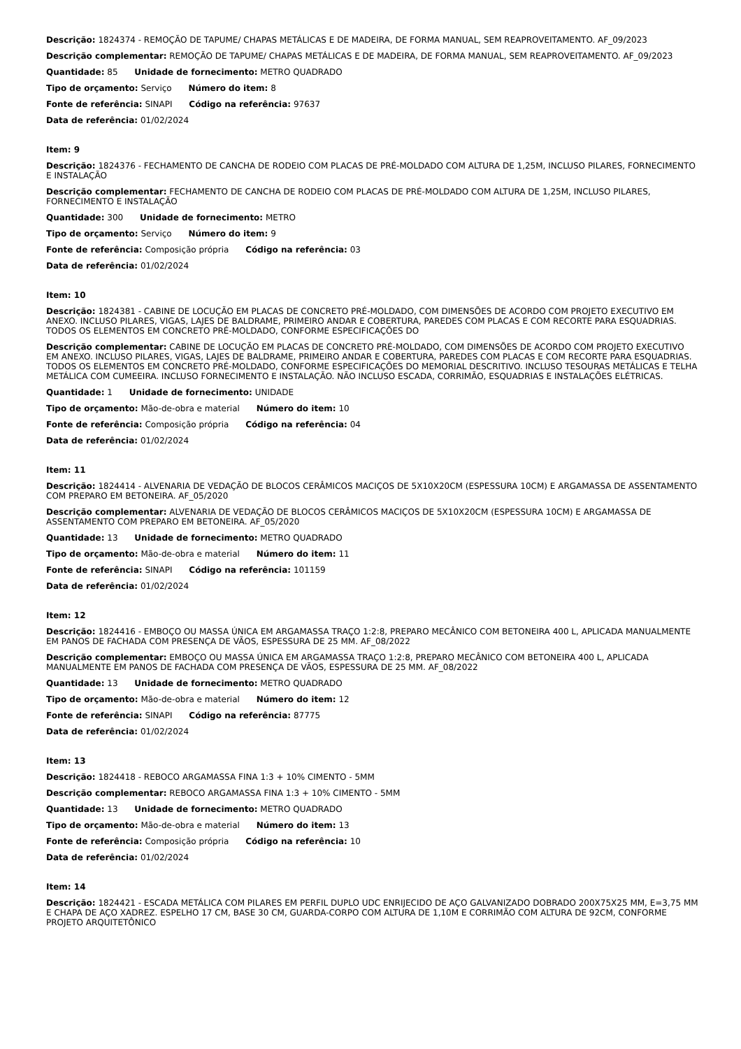Descrição: 1824374 - REMOÇÃO DE TAPUME/ CHAPAS METÁLICAS E DE MADEIRA, DE FORMA MANUAL, SEM REAPROVEITAMENTO. AF_09/2023
Descrição complementar: REMOÇÃO DE TAPUME/ CHAPAS METÁLICAS E DE MADEIRA, DE FORMA MANUAL, SEM REAPROVEITAMENTO. AF_09/2023
Quantidade: 85 Unidade de fornecimento: METRO QUADRADO
Tipo de orçamento: Serviço Número do item: 8
Fonte de referência: SINAPI Código na referência: 97637
Data de referência: 01/02/2024
Item: 9
Descrição: 1824376 - FECHAMENTO DE CANCHA DE RODEIO COM PLACAS DE PRÉ-MOLDADO COM ALTURA DE 1,25M, INCLUSO PILARES, FORNECIMENTO E INSTALAÇÃO
Descrição complementar: FECHAMENTO DE CANCHA DE RODEIO COM PLACAS DE PRÉ-MOLDADO COM ALTURA DE 1,25M, INCLUSO PILARES, FORNECIMENTO E INSTALAÇÃO
Quantidade: 300 Unidade de fornecimento: METRO
Tipo de orçamento: Serviço Número do item: 9
Fonte de referência: Composição própria Código na referência: 03
Data de referência: 01/02/2024
Item: 10
Descrição: 1824381 - CABINE DE LOCUÇÃO EM PLACAS DE CONCRETO PRÉ-MOLDADO, COM DIMENSÕES DE ACORDO COM PROJETO EXECUTIVO EM ANEXO. INCLUSO PILARES, VIGAS, LAJES DE BALDRAME, PRIMEIRO ANDAR E COBERTURA, PAREDES COM PLACAS E COM RECORTE PARA ESQUADRIAS. TODOS OS ELEMENTOS EM CONCRETO PRÉ-MOLDADO, CONFORME ESPECIFICAÇÕES DO
Descrição complementar: CABINE DE LOCUÇÃO EM PLACAS DE CONCRETO PRÉ-MOLDADO, COM DIMENSÕES DE ACORDO COM PROJETO EXECUTIVO EM ANEXO. INCLUSO PILARES, VIGAS, LAJES DE BALDRAME, PRIMEIRO ANDAR E COBERTURA, PAREDES COM PLACAS E COM RECORTE PARA ESQUADRIAS. TODOS OS ELEMENTOS EM CONCRETO PRÉ-MOLDADO, CONFORME ESPECIFICAÇÕES DO MEMORIAL DESCRITIVO. INCLUSO TESOURAS METÁLICAS E TELHA METÁLICA COM CUMEEIRA. INCLUSO FORNECIMENTO E INSTALAÇÃO. NÃO INCLUSO ESCADA, CORRIMÃO, ESQUADRIAS E INSTALAÇÕES ELÉTRICAS.
Quantidade: 1 Unidade de fornecimento: UNIDADE
Tipo de orçamento: Mão-de-obra e material Número do item: 10
Fonte de referência: Composição própria Código na referência: 04
Data de referência: 01/02/2024
Item: 11
Descrição: 1824414 - ALVENARIA DE VEDAÇÃO DE BLOCOS CERÂMICOS MACIÇOS DE 5X10X20CM (ESPESSURA 10CM) E ARGAMASSA DE ASSENTAMENTO COM PREPARO EM BETONEIRA. AF_05/2020
Descrição complementar: ALVENARIA DE VEDAÇÃO DE BLOCOS CERÂMICOS MACIÇOS DE 5X10X20CM (ESPESSURA 10CM) E ARGAMASSA DE ASSENTAMENTO COM PREPARO EM BETONEIRA. AF_05/2020
Quantidade: 13 Unidade de fornecimento: METRO QUADRADO
Tipo de orçamento: Mão-de-obra e material Número do item: 11
Fonte de referência: SINAPI Código na referência: 101159
Data de referência: 01/02/2024
Item: 12
Descrição: 1824416 - EMBOÇO OU MASSA ÚNICA EM ARGAMASSA TRAÇO 1:2:8, PREPARO MECÂNICO COM BETONEIRA 400 L, APLICADA MANUALMENTE EM PANOS DE FACHADA COM PRESENÇA DE VÃOS, ESPESSURA DE 25 MM. AF_08/2022
Descrição complementar: EMBOÇO OU MASSA ÚNICA EM ARGAMASSA TRAÇO 1:2:8, PREPARO MECÂNICO COM BETONEIRA 400 L, APLICADA MANUALMENTE EM PANOS DE FACHADA COM PRESENÇA DE VÃOS, ESPESSURA DE 25 MM. AF_08/2022
Quantidade: 13 Unidade de fornecimento: METRO QUADRADO
Tipo de orçamento: Mão-de-obra e material Número do item: 12
Fonte de referência: SINAPI Código na referência: 87775
Data de referência: 01/02/2024
Item: 13
Descrição: 1824418 - REBOCO ARGAMASSA FINA 1:3 + 10% CIMENTO - 5MM
Descrição complementar: REBOCO ARGAMASSA FINA 1:3 + 10% CIMENTO - 5MM
Quantidade: 13 Unidade de fornecimento: METRO QUADRADO
Tipo de orçamento: Mão-de-obra e material Número do item: 13
Fonte de referência: Composição própria Código na referência: 10
Data de referência: 01/02/2024
Item: 14
Descrição: 1824421 - ESCADA METÁLICA COM PILARES EM PERFIL DUPLO UDC ENRIJECIDO DE AÇO GALVANIZADO DOBRADO 200X75X25 MM, E=3,75 MM E CHAPA DE AÇO XADREZ. ESPELHO 17 CM, BASE 30 CM, GUARDA-CORPO COM ALTURA DE 1,10M E CORRIMÃO COM ALTURA DE 92CM, CONFORME PROJETO ARQUITETÔNICO